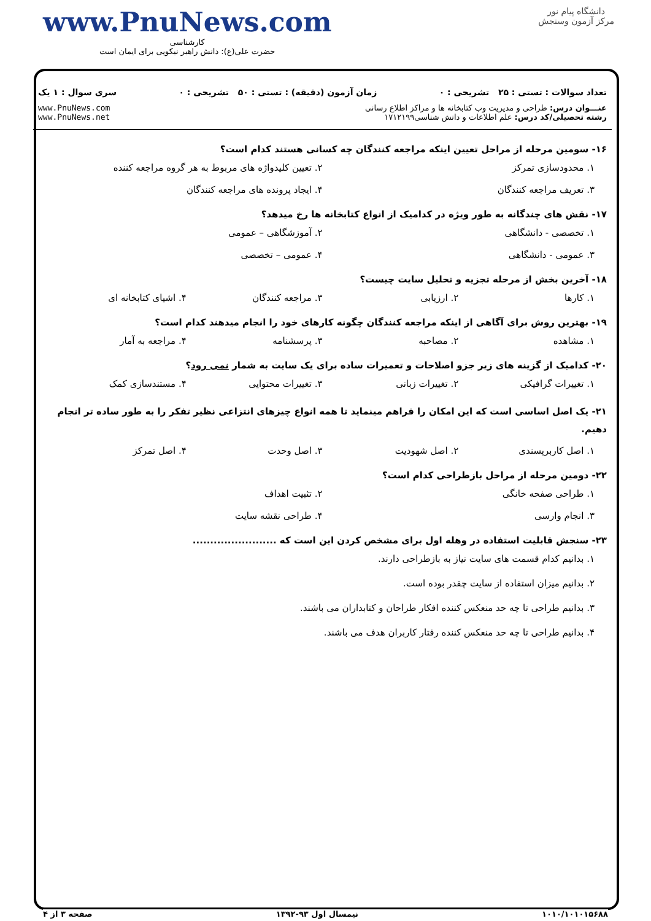www.PnuNews.com
کارشناسی
حضرت علی(ع): دانش راهبر نیکویی برای ایمان است
دانشگاه پیام نور
مرکز آزمون وسنجش
تعداد سوالات : تستی : ۲۵ تشریحی : ۰ زمان آزمون (دقیقه) : تستی : ۵۰ تشریحی : ۰ سری سوال : ۱ یک
عنـــوان درس: طراحی و مدیریت وب کتابخانه ها و مراکز اطلاع رسانی
رشته تحصیلی/کد درس: علم اطلاعات و دانش شناسی۱۷۱۲۱۹۹
www.PnuNews.com
www.PnuNews.net
۱۶- سومین مرحله از مراحل تعیین اینکه مراجعه کنندگان چه کسانی هستند کدام است؟
۱. محدودسازی تمرکز ۲. تعیین کلیدواژه های مربوط به هر گروه مراجعه کننده ۳. تعریف مراجعه کنندگان ۴. ایجاد پرونده های مراجعه کنندگان
۱۷- نقش های چندگانه به طور ویژه در کدامیک از انواع کتابخانه ها رخ میدهد؟
۱. تخصصی - دانشگاهی ۲. آموزشگاهی – عمومی ۳. عمومی - دانشگاهی ۴. عمومی – تخصصی
۱۸- آخرین بخش از مرحله تجزیه و تحلیل سایت چیست؟
۱. کارها ۲. ارزیابی ۳. مراجعه کنندگان ۴. اشیای کتابخانه ای
۱۹- بهترین روش برای آگاهی از اینکه مراجعه کنندگان چگونه کارهای خود را انجام میدهند کدام است؟
۱. مشاهده ۲. مصاحبه ۳. پرسشنامه ۴. مراجعه به آمار
۲۰- کدامیک از گزینه های زیر جزو اصلاحات و تعمیرات ساده برای یک سایت به شمار نمی رود؟
۱. تغییرات گرافیکی ۲. تغییرات زبانی ۳. تغییرات محتوایی ۴. مستندسازی کمک
۲۱- یک اصل اساسی است که این امکان را فراهم مینماید تا همه انواع چیزهای انتزاعی نظیر تفکر را به طور ساده تر انجام دهیم.
۱. اصل کاربرپسندی ۲. اصل شهودیت ۳. اصل وحدت ۴. اصل تمرکز
۲۲- دومین مرحله از مراحل بازطراحی کدام است؟
۱. طراحی صفحه خانگی ۲. تثبیت اهداف ۳. انجام وارسی ۴. طراحی نقشه سایت
۲۳- سنجش قابلیت استفاده در وهله اول برای مشخص کردن این است که ........................
۱. بدانیم کدام قسمت های سایت نیاز به بازطراحی دارند.
۲. بدانیم میزان استفاده از سایت چقدر بوده است.
۳. بدانیم طراحی تا چه حد منعکس کننده افکار طراحان و کتابداران می باشند.
۴. بدانیم طراحی تا چه حد منعکس کننده رفتار کاربران هدف می باشند.
۱۰۱۰/۱۰۱۰۱۵۶۸۸ نیمسال اول ۹۳-۱۳۹۲ صفحه ۳ از ۴